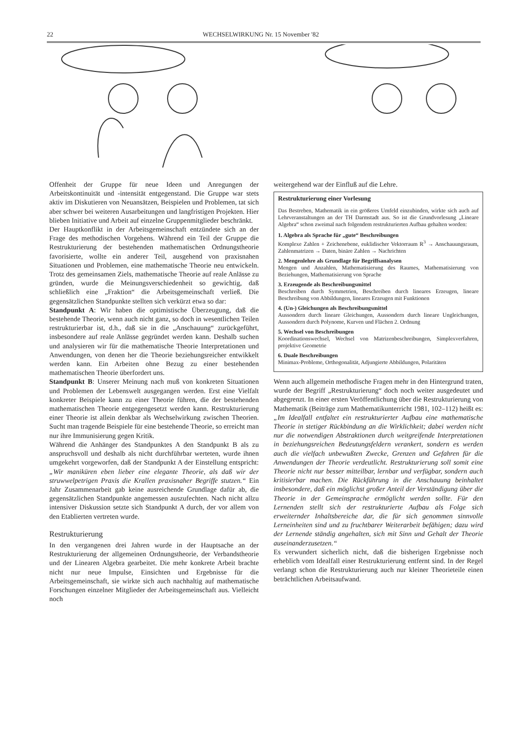22 WECHSELWIRKUNG Nr. 15 November '82
Offenheit der Gruppe für neue Ideen und Anregungen der Arbeitskontinuität und -intensität entgegenstand. Die Gruppe war stets aktiv im Diskutieren von Neuansätzen, Beispielen und Problemen, tat sich aber schwer bei weiteren Ausarbeitungen und langfristigen Projekten. Hier blieben Initiative und Arbeit auf einzelne Gruppenmitglieder beschränkt.
Der Hauptkonflikt in der Arbeitsgemeinschaft entzündete sich an der Frage des methodischen Vorgehens. Während ein Teil der Gruppe die Restrukturierung der bestehenden mathematischen Ordnungstheorie favorisierte, wollte ein anderer Teil, ausgehend von praxisnahen Situationen und Problemen, eine mathematische Theorie neu entwickeln. Trotz des gemeinsamen Ziels, mathematische Theorie auf reale Anlässe zu gründen, wurde die Meinungsverschiedenheit so gewichtig, daß schließlich eine „Fraktion“ die Arbeitsgemeinschaft verließ. Die gegensätzlichen Standpunkte stellten sich verkürzt etwa so dar:
Standpunkt A: Wir haben die optimistische Überzeugung, daß die bestehende Theorie, wenn auch nicht ganz, so doch in wesentlichen Teilen restrukturierbar ist, d.h., daß sie in die „Anschauung“ zurückgeführt, insbesondere auf reale Anlässe gegründet werden kann. Deshalb suchen und analysieren wir für die mathematische Theorie Interpretationen und Anwendungen, von denen her die Theorie beziehungsreicher entwikkelt werden kann. Ein Arbeiten ohne Bezug zu einer bestehenden mathematischen Theorie überfordert uns.
Standpunkt B: Unserer Meinung nach muß von konkreten Situationen und Problemen der Lebenswelt ausgegangen werden. Erst eine Vielfalt konkreter Beispiele kann zu einer Theorie führen, die der bestehenden mathematischen Theorie entgegengesetzt werden kann. Restrukturierung einer Theorie ist allein denkbar als Wechselwirkung zwischen Theorien. Sucht man tragende Beispiele für eine bestehende Theorie, so erreicht man nur ihre Immunisierung gegen Kritik.
Während die Anhänger des Standpunktes A den Standpunkt B als zu anspruchsvoll und deshalb als nicht durchführbar werteten, wurde ihnen umgekehrt vorgeworfen, daß der Standpunkt A der Einstellung entspricht: „Wir maniküren eben lieber eine elegante Theorie, als daß wir der struwwelpetrigen Praxis die Krallen praxisnaher Begriffe stutzen.“ Ein Jahr Zusammenarbeit gab keine ausreichende Grundlage dafür ab, die gegensätzlichen Standpunkte angemessen auszufechten. Nach nicht allzu intensiver Diskussion setzte sich Standpunkt A durch, der vor allem von den Etablierten vertreten wurde.
Restrukturierung
In den vergangenen drei Jahren wurde in der Hauptsache an der Restrukturierung der allgemeinen Ordnungstheorie, der Verbandstheorie und der Linearen Algebra gearbeitet. Die mehr konkrete Arbeit brachte nicht nur neue Impulse, Einsichten und Ergebnisse für die Arbeitsgemeinschaft, sie wirkte sich auch nachhaltig auf mathematische Forschungen einzelner Mitglieder der Arbeitsgemeinschaft aus. Vielleicht noch
weitergehend war der Einfluß auf die Lehre.
Restrukturierung einer Vorlesung
Das Bestreben, Mathematik in ein größeres Umfeld einzubinden, wirkte sich auch auf Lehrveranstaltungen an der TH Darmstadt aus. So ist die Grundvorlesung „Lineare Algebra“ schon zweimal nach folgendem restrukturierten Aufbau gehalten worden:
1. Algebra als Sprache für „gute“ Beschreibungen
Komplexe Zahlen + Zeichenebene, euklidischer Vektorraum R<sup>3</sup> → Anschauungsraum, Zahlenmatrizen → Daten, binäre Zahlen → Nachrichten
2. Mengenlehre als Grundlage für Begriffsanalysen
Mengen und Anzahlen, Mathematisierung des Raumes, Mathematisierung von Beziehungen, Mathematisierung von Sprache
3. Erzeugende als Beschreibungsmittel
Beschreiben durch Symmetrien, Beschreiben durch lineares Erzeugen, lineare Beschreibung von Abbildungen, lineares Erzeugen mit Funktionen
4. (Un-) Gleichungen als Beschreibungsmittel
Aussondern durch lineare Gleichungen, Aussondern durch lineare Ungleichungen, Aussondern durch Polynome, Kurven und Flächen 2. Ordnung
5. Wechsel von Beschreibungen
Koordinationswechsel, Wechsel von Matrizenbeschreibungen, Simplexverfahren, projektive Geometrie
6. Duale Beschreibungen
Minimax-Probleme, Orthogonalität, Adjungierte Abbildungen, Polaritäten
Wenn auch allgemein methodische Fragen mehr in den Hintergrund traten, wurde der Begriff „Restrukturierung“ doch noch weiter ausgedeutet und abgegrenzt. In einer ersten Veröffentlichung über die Restrukturierung von Mathematik (Beiträge zum Mathematikunterricht 1981, 102–112) heißt es: „Im Idealfall entfaltet ein restrukturierter Aufbau eine mathematische Theorie in stetiger Rückbindung an die Wirklichkeit; dabei werden nicht nur die notwendigen Abstraktionen durch weitgreifende Interpretationen in beziehungsreichen Bedeutungsfeldern verankert, sondern es werden auch die vielfach unbewußten Zwecke, Grenzen und Gefahren für die Anwendungen der Theorie verdeutlicht. Restrukturierung soll somit eine Theorie nicht nur besser mitteilbar, lernbar und verfügbar, sondern auch kritisierbar machen. Die Rückführung in die Anschauung beinhaltet insbesondere, daß ein möglichst großer Anteil der Verständigung über die Theorie in der Gemeinsprache ermöglicht werden sollte. Für den Lernenden stellt sich der restrukturierte Aufbau als Folge sich erweiternder Inhaltsbereiche dar, die für sich genommen sinnvolle Lerneinheiten sind und zu fruchtbarer Weiterarbeit befähigen; dazu wird der Lernende ständig angehalten, sich mit Sinn und Gehalt der Theorie auseinanderzusetzen.“
Es verwundert sicherlich nicht, daß die bisherigen Ergebnisse noch erheblich vom Idealfall einer Restrukturierung entfernt sind. In der Regel verlangt schon die Restrukturierung auch nur kleiner Theorieteile einen beträchtlichen Arbeitsaufwand.